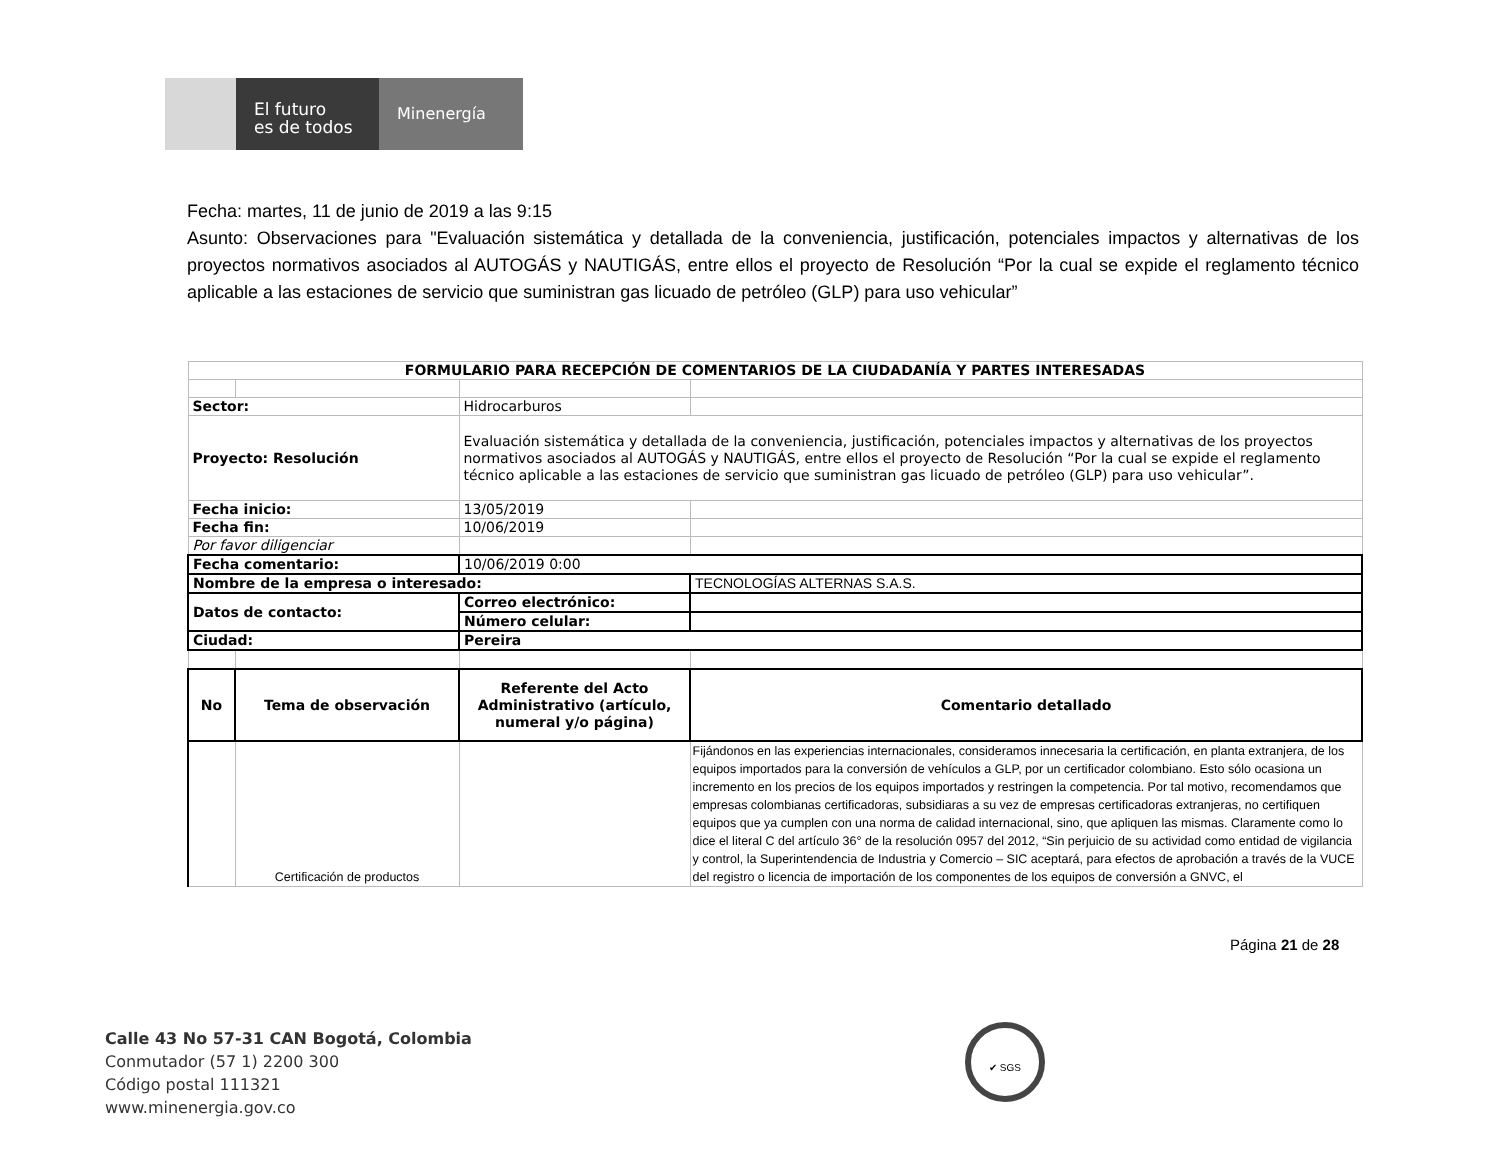El futuro
es de todos
Minenergía
Fecha: martes, 11 de junio de 2019 a las 9:15
Asunto: Observaciones para "Evaluación sistemática y detallada de la conveniencia, justificación, potenciales impactos y alternativas de los proyectos normativos asociados al AUTOGÁS y NAUTIGÁS, entre ellos el proyecto de Resolución “Por la cual se expide el reglamento técnico aplicable a las estaciones de servicio que suministran gas licuado de petróleo (GLP) para uso vehicular”
| FORMULARIO PARA RECEPCIÓN DE COMENTARIOS DE LA CIUDADANÍA Y PARTES INTERESADAS | | | |
| --- | --- | --- | --- |
| Sector: | | Hidrocarburos | |
| Proyecto: Resolución | | Evaluación sistemática y detallada de la conveniencia, justificación, potenciales impactos y alternativas de los proyectos normativos asociados al AUTOGÁS y NAUTIGÁS, entre ellos el proyecto de Resolución “Por la cual se expide el reglamento técnico aplicable a las estaciones de servicio que suministran gas licuado de petróleo (GLP) para uso vehicular”. | |
| Fecha inicio: | | 13/05/2019 | |
| Fecha fin: | | 10/06/2019 | |
| Por favor diligenciar | | | |
| Fecha comentario: | | 10/06/2019 0:00 | |
| Nombre de la empresa o interesado: | | | TECNOLOGÍAS ALTERNAS S.A.S. |
| Datos de contacto: | | Correo electrónico: | |
| | | Número celular: | |
| Ciudad: | | Pereira | |
| No | Tema de observación | Referente del Acto Administrativo (artículo, numeral y/o página) | Comentario detallado |
| | Certificación de productos | | Fijándonos en las experiencias internacionales, consideramos innecesaria la certificación, en planta extranjera, de los equipos importados para la conversión de vehículos a GLP, por un certificador colombiano. Esto sólo ocasiona un incremento en los precios de los equipos importados y restringen la competencia. Por tal motivo, recomendamos que empresas colombianas certificadoras, subsidiaras a su vez de empresas certificadoras extranjeras, no certifiquen equipos que ya cumplen con una norma de calidad internacional, sino, que apliquen las mismas. Claramente como lo dice el literal C del artículo 36° de la resolución 0957 del 2012, “Sin perjuicio de su actividad como entidad de vigilancia y control, la Superintendencia de Industria y Comercio – SIC aceptará, para efectos de aprobación a través de la VUCE del registro o licencia de importación de los componentes de los equipos de conversión a GNVC, el |
Página 21 de 28
Calle 43 No 57-31 CAN Bogotá, Colombia
Conmutador (57 1) 2200 300
Código postal 111321
www.minenergia.gov.co
✔ SGS